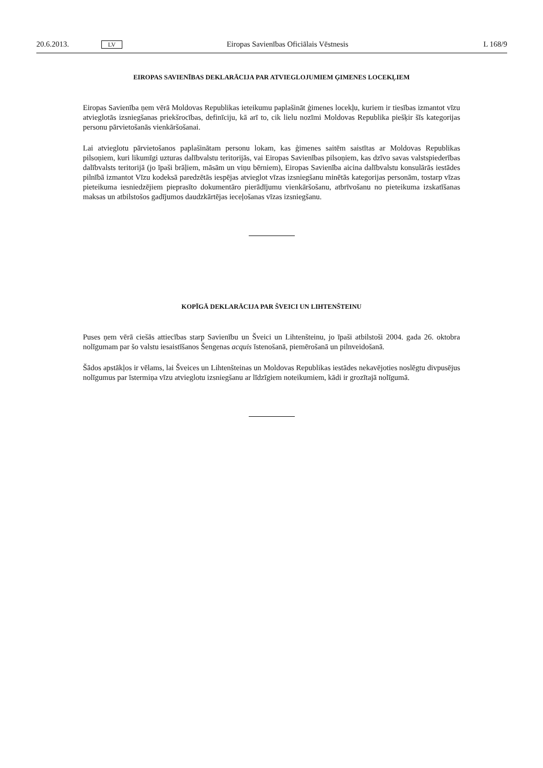20.6.2013. LV Eiropas Savienības Oficiālais Vēstnesis L 168/9
EIROPAS SAVIENĪBAS DEKLARĀCIJA PAR ATVIEGLOJUMIEM ĢIMENES LOCEKĻIEM
Eiropas Savienība ņem vērā Moldovas Republikas ieteikumu paplašināt ģimenes locekļu, kuriem ir tiesības izmantot vīzu atvieglotās izsniegšanas priekšrocības, definīciju, kā arī to, cik lielu nozīmi Moldovas Republika piešķir šīs kategorijas personu pārvietošanās vienkāršošanai.
Lai atvieglotu pārvietošanos paplašinātam personu lokam, kas ģimenes saitēm saistītas ar Moldovas Republikas pilsoņiem, kuri likumīgi uzturas dalībvalstu teritorijās, vai Eiropas Savienības pilsoņiem, kas dzīvo savas valstspiederības dalībvalsts teritorijā (jo īpaši brāļiem, māsām un viņu bērniem), Eiropas Savienība aicina dalībvalstu konsulārās iestādes pilnībā izmantot Vīzu kodeksā paredzētās iespējas atvieglot vīzas izsniegšanu minētās kategorijas personām, tostarp vīzas pieteikuma iesniedzējiem pieprasīto dokumentāro pierādījumu vienkāršošanu, atbrīvošanu no pieteikuma izskatīšanas maksas un atbilstošos gadījumos daudzkārtējas ieceļošanas vīzas izsniegšanu.
KOPĪGĀ DEKLARĀCIJA PAR ŠVEICI UN LIHTENŠTEINU
Puses ņem vērā ciešās attiecības starp Savienību un Šveici un Lihtenšteinu, jo īpaši atbilstoši 2004. gada 26. oktobra nolīgumam par šo valstu iesaistīšanos Šengenas acquis īstenošanā, piemērošanā un pilnveidošanā.
Šādos apstākļos ir vēlams, lai Šveices un Lihtenšteinas un Moldovas Republikas iestādes nekavējoties noslēgtu divpusējus nolīgumus par īstermiņa vīzu atvieglotu izsniegšanu ar līdzīgiem noteikumiem, kādi ir grozītajā nolīgumā.